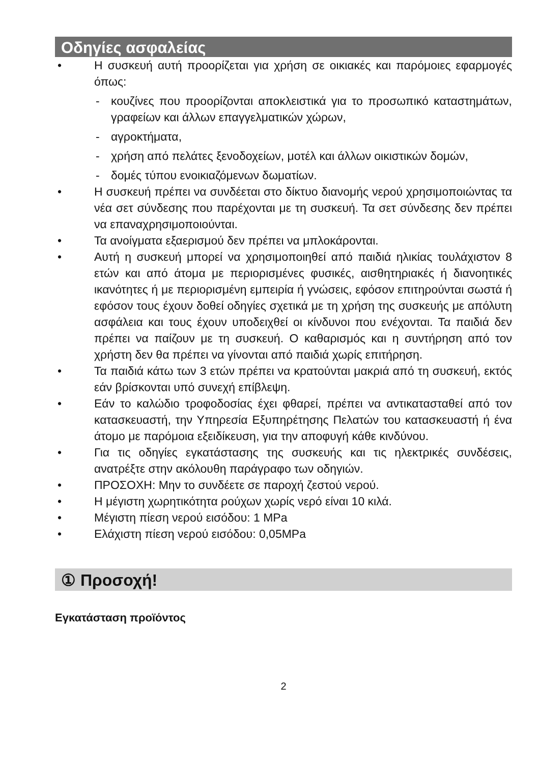Οδηγίες ασφαλείας
• Η συσκευή αυτή προορίζεται για χρήση σε οικιακές και παρόμοιες εφαρμογές όπως:
- κουζίνες που προορίζονται αποκλειστικά για το προσωπικό καταστημάτων, γραφείων και άλλων επαγγελματικών χώρων,
- αγροκτήματα,
- χρήση από πελάτες ξενοδοχείων, μοτέλ και άλλων οικιστικών δομών,
- δομές τύπου ενοικιαζόμενων δωματίων.
• Η συσκευή πρέπει να συνδέεται στο δίκτυο διανομής νερού χρησιμοποιώντας τα νέα σετ σύνδεσης που παρέχονται με τη συσκευή. Τα σετ σύνδεσης δεν πρέπει να επαναχρησιμοποιούνται.
• Τα ανοίγματα εξαερισμού δεν πρέπει να μπλοκάρονται.
• Αυτή η συσκευή μπορεί να χρησιμοποιηθεί από παιδιά ηλικίας τουλάχιστον 8 ετών και από άτομα με περιορισμένες φυσικές, αισθητηριακές ή διανοητικές ικανότητες ή με περιορισμένη εμπειρία ή γνώσεις, εφόσον επιτηρούνται σωστά ή εφόσον τους έχουν δοθεί οδηγίες σχετικά με τη χρήση της συσκευής με απόλυτη ασφάλεια και τους έχουν υποδειχθεί οι κίνδυνοι που ενέχονται. Τα παιδιά δεν πρέπει να παίζουν με τη συσκευή. Ο καθαρισμός και η συντήρηση από τον χρήστη δεν θα πρέπει να γίνονται από παιδιά χωρίς επιτήρηση.
• Τα παιδιά κάτω των 3 ετών πρέπει να κρατούνται μακριά από τη συσκευή, εκτός εάν βρίσκονται υπό συνεχή επίβλεψη.
• Εάν το καλώδιο τροφοδοσίας έχει φθαρεί, πρέπει να αντικατασταθεί από τον κατασκευαστή, την Υπηρεσία Εξυπηρέτησης Πελατών του κατασκευαστή ή ένα άτομο με παρόμοια εξειδίκευση, για την αποφυγή κάθε κινδύνου.
• Για τις οδηγίες εγκατάστασης της συσκευής και τις ηλεκτρικές συνδέσεις, ανατρέξτε στην ακόλουθη παράγραφο των οδηγιών.
• ΠΡΟΣΟΧΗ: Μην το συνδέετε σε παροχή ζεστού νερού.
• Η μέγιστη χωρητικότητα ρούχων χωρίς νερό είναι 10 κιλά.
• Μέγιστη πίεση νερού εισόδου: 1 MPa
• Ελάχιστη πίεση νερού εισόδου: 0,05MPa
① Προσοχή!
Εγκατάσταση προϊόντος
2